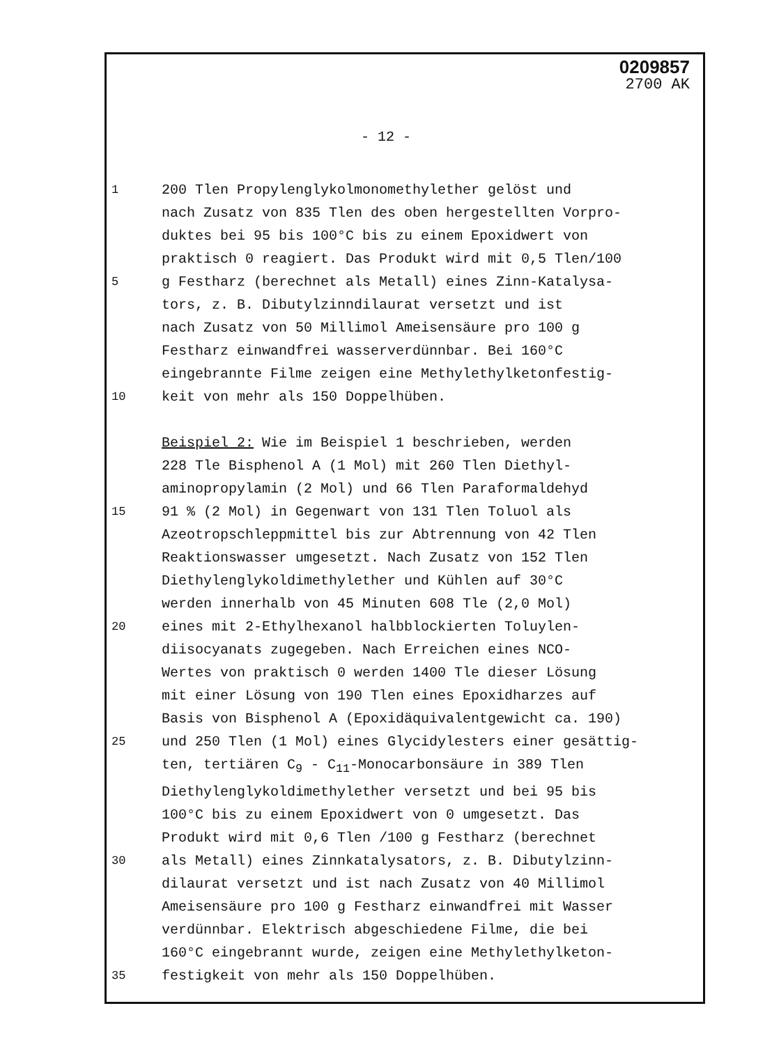0209857
2700 AK
- 12 -
1
200 Tlen Propylenglykolmonomethylether gelöst und
nach Zusatz von 835 Tlen des oben hergestellten Vorpro-
duktes bei 95 bis 100°C bis zu einem Epoxidwert von
praktisch 0 reagiert. Das Produkt wird mit 0,5 Tlen/100
5
g Festharz (berechnet als Metall) eines Zinn-Katalysa-
tors, z. B. Dibutylzinndilaurat versetzt und ist
nach Zusatz von 50 Millimol Ameisensäure pro 100 g
Festharz einwandfrei wasserverdünnbar. Bei 160°C
eingebrannte Filme zeigen eine Methylethylketonfestig-
10
keit von mehr als 150 Doppelhüben.
Beispiel 2: Wie im Beispiel 1 beschrieben, werden
228 Tle Bisphenol A (1 Mol) mit 260 Tlen Diethyl-
aminopropylamin (2 Mol) und 66 Tlen Paraformaldehyd
15
91 % (2 Mol) in Gegenwart von 131 Tlen Toluol als
Azeotropschleppmittel bis zur Abtrennung von 42 Tlen
Reaktionswasser umgesetzt. Nach Zusatz von 152 Tlen
Diethylenglykoldimethylether und Kühlen auf 30°C
werden innerhalb von 45 Minuten 608 Tle (2,0 Mol)
20
eines mit 2-Ethylhexanol halbblockierten Toluylen-
diisocyanats zugegeben. Nach Erreichen eines NCO-
Wertes von praktisch 0 werden 1400 Tle dieser Lösung
mit einer Lösung von 190 Tlen eines Epoxidharzes auf
Basis von Bisphenol A (Epoxidäquivalentgewicht ca. 190)
25
und 250 Tlen (1 Mol) eines Glycidylesters einer gesättig-
ten, tertiären C<sub>9</sub> - C<sub>11</sub>-Monocarbonsäure in 389 Tlen
Diethylenglykoldimethylether versetzt und bei 95 bis
100°C bis zu einem Epoxidwert von 0 umgesetzt. Das
Produkt wird mit 0,6 Tlen /100 g Festharz (berechnet
30
als Metall) eines Zinnkatalysators, z. B. Dibutylzinn-
dilaurat versetzt und ist nach Zusatz von 40 Millimol
Ameisensäure pro 100 g Festharz einwandfrei mit Wasser
verdünnbar. Elektrisch abgeschiedene Filme, die bei
160°C eingebrannt wurde, zeigen eine Methylethylketon-
35
festigkeit von mehr als 150 Doppelhüben.